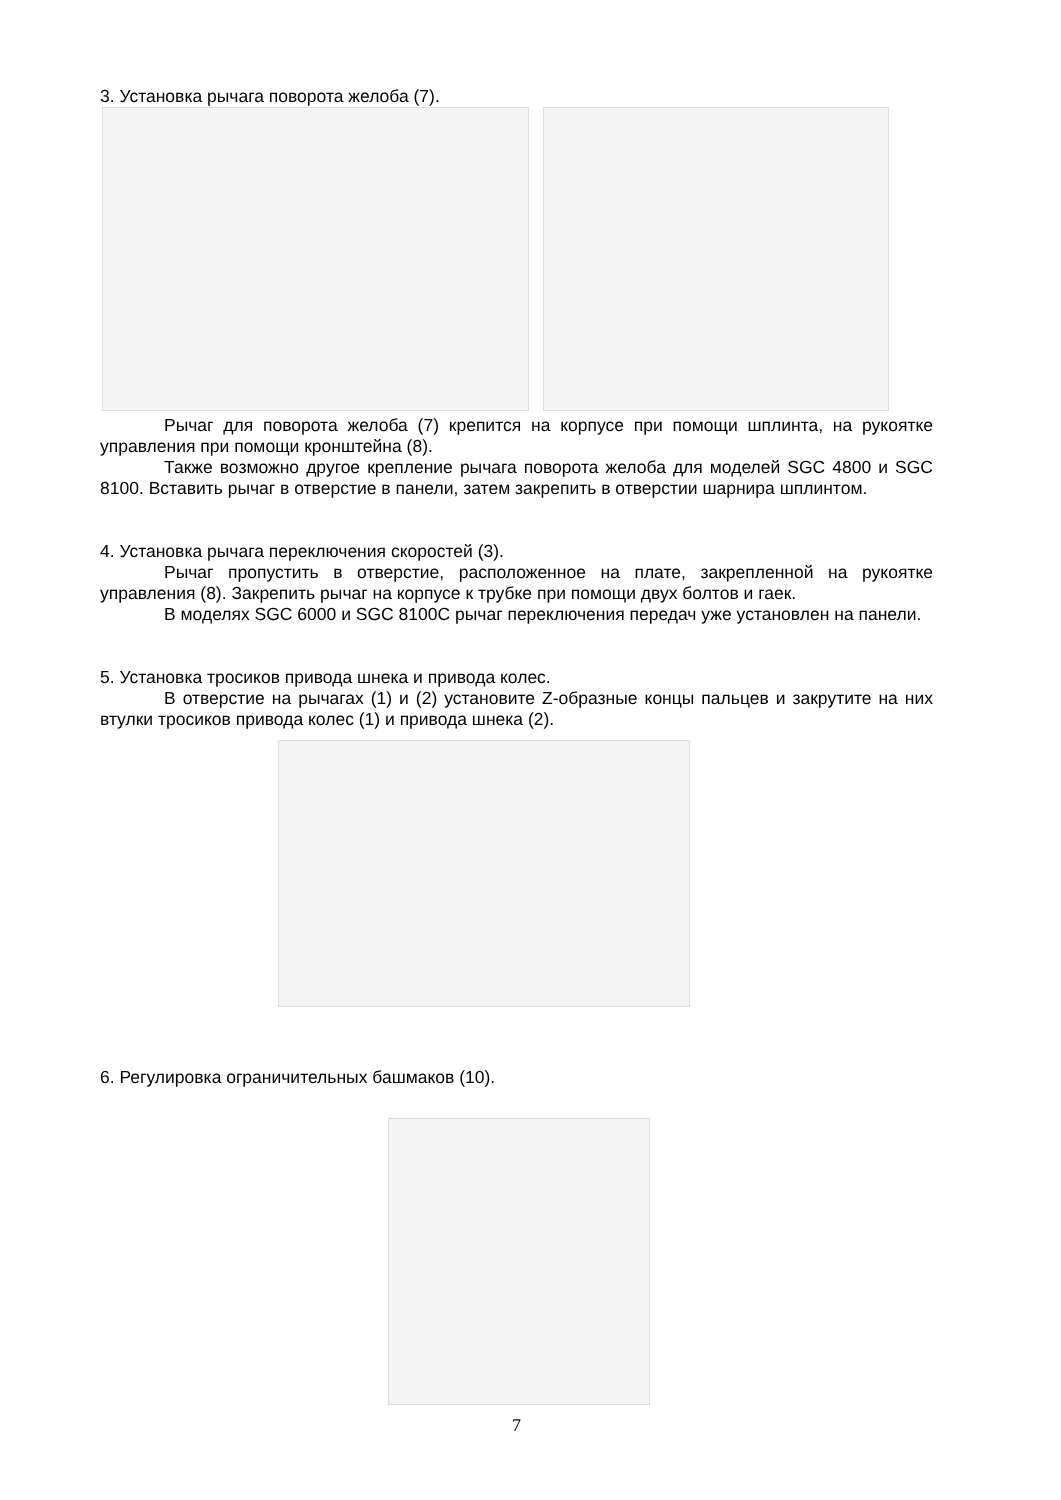3. Установка рычага поворота желоба (7).
Рычаг для поворота желоба (7) крепится на корпусе при помощи шплинта, на рукоятке управления при помощи кронштейна (8).
Также возможно другое крепление рычага поворота желоба для моделей SGC 4800 и SGC 8100. Вставить рычаг в отверстие в панели, затем закрепить в отверстии шарнира шплинтом.
4. Установка рычага переключения скоростей (3).
Рычаг пропустить в отверстие, расположенное на плате, закрепленной на рукоятке управления (8). Закрепить рычаг на корпусе к трубке при помощи двух болтов и гаек.
В моделях SGC 6000 и SGC 8100C рычаг переключения передач уже установлен на панели.
5. Установка тросиков привода шнека и привода колес.
В отверстие на рычагах (1) и (2) установите Z-образные концы пальцев и закрутите на них втулки тросиков привода колес (1) и привода шнека (2).
6. Регулировка ограничительных башмаков (10).
7